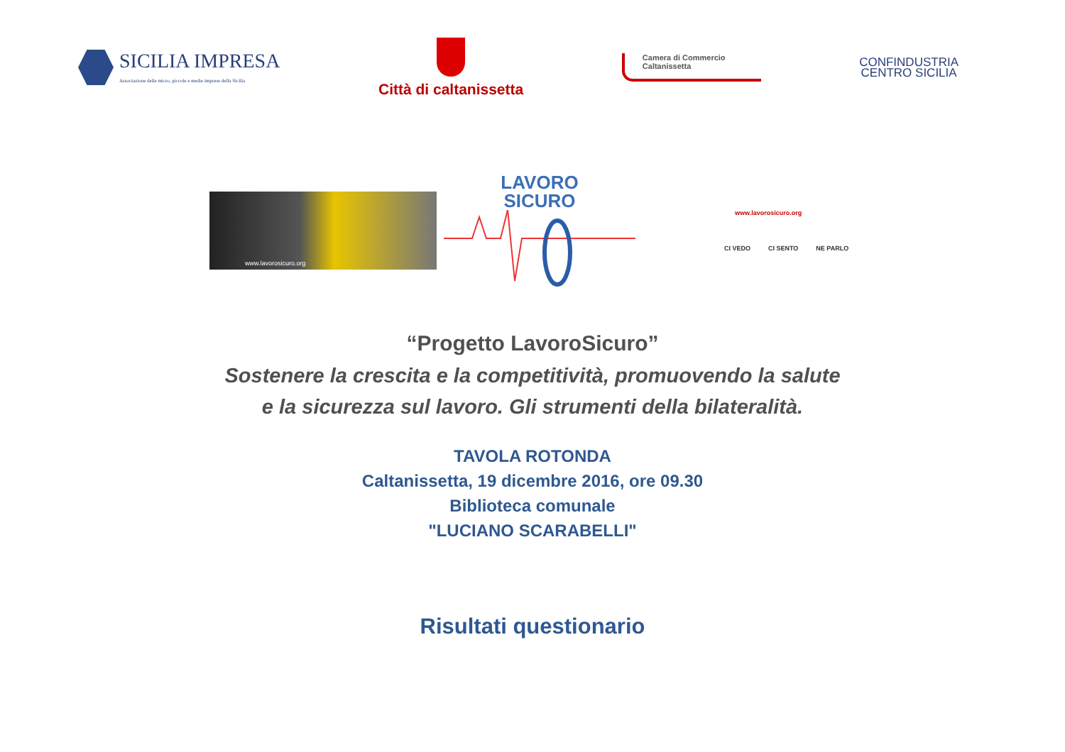SICILIA IMPRESA
Associazione delle micro, piccole e medie imprese della Sicilia
Città di caltanissetta
Camera di Commercio
Caltanissetta
CONFINDUSTRIA
CENTRO SICILIA
www.lavorosicuro.org
LAVORO
SICURO
www.lavorosicuro.org
CI VEDO CI SENTO NE PARLO
“Progetto LavoroSicuro”
Sostenere la crescita e la competitività, promuovendo la salute
e la sicurezza sul lavoro. Gli strumenti della bilateralità.
TAVOLA ROTONDA
Caltanissetta, 19 dicembre 2016, ore 09.30
Biblioteca comunale
"LUCIANO SCARABELLI"
Risultati questionario